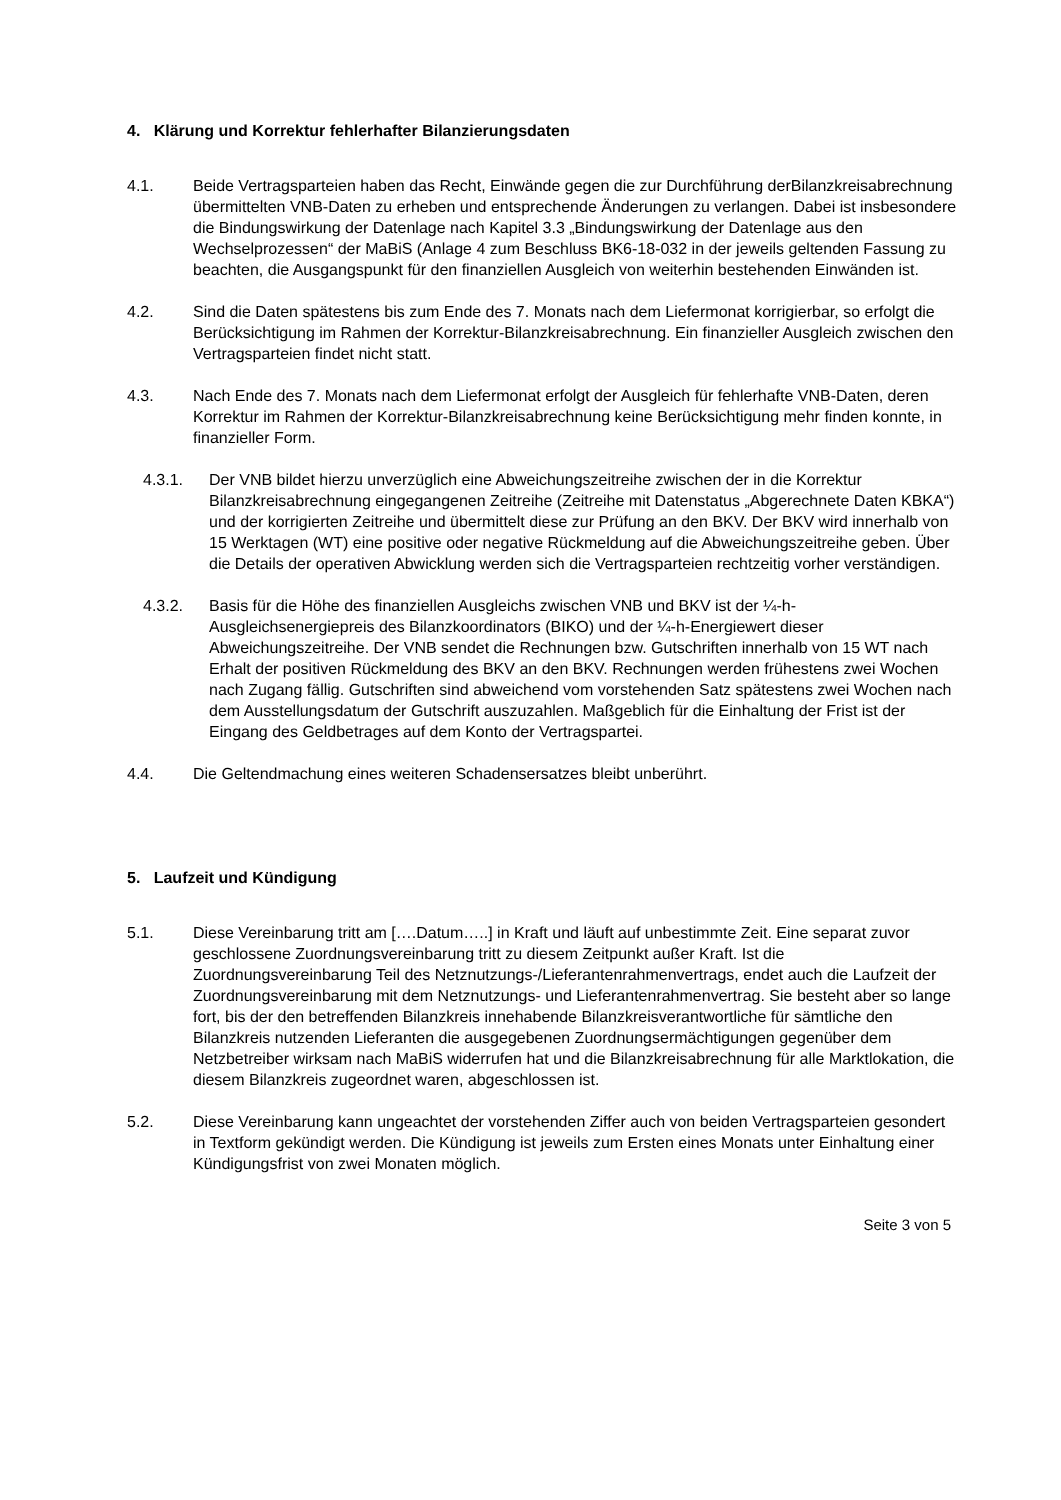4. Klärung und Korrektur fehlerhafter Bilanzierungsdaten
4.1. Beide Vertragsparteien haben das Recht, Einwände gegen die zur Durchführung derBilanzkreisabrechnung übermittelten VNB-Daten zu erheben und entsprechende Änderungen zu verlangen. Dabei ist insbesondere die Bindungswirkung der Datenlage nach Kapitel 3.3 „Bindungswirkung der Datenlage aus den Wechselprozessen“ der MaBiS (Anlage 4 zum Beschluss BK6-18-032 in der jeweils geltenden Fassung zu beachten, die Ausgangspunkt für den finanziellen Ausgleich von weiterhin bestehenden Einwänden ist.
4.2. Sind die Daten spätestens bis zum Ende des 7. Monats nach dem Liefermonat korrigierbar, so erfolgt die Berücksichtigung im Rahmen der Korrektur-Bilanzkreisabrechnung. Ein finanzieller Ausgleich zwischen den Vertragsparteien findet nicht statt.
4.3. Nach Ende des 7. Monats nach dem Liefermonat erfolgt der Ausgleich für fehlerhafte VNB-Daten, deren Korrektur im Rahmen der Korrektur-Bilanzkreisabrechnung keine Berücksichtigung mehr finden konnte, in finanzieller Form.
4.3.1. Der VNB bildet hierzu unverzüglich eine Abweichungszeitreihe zwischen der in die Korrektur Bilanzkreisabrechnung eingegangenen Zeitreihe (Zeitreihe mit Datenstatus „Abgerechnete Daten KBKA“) und der korrigierten Zeitreihe und übermittelt diese zur Prüfung an den BKV. Der BKV wird innerhalb von 15 Werktagen (WT) eine positive oder negative Rückmeldung auf die Abweichungszeitreihe geben. Über die Details der operativen Abwicklung werden sich die Vertragsparteien rechtzeitig vorher verständigen.
4.3.2. Basis für die Höhe des finanziellen Ausgleichs zwischen VNB und BKV ist der ¼-h-Ausgleichsenergiepreis des Bilanzkoordinators (BIKO) und der ¼-h-Energiewert dieser Abweichungszeitreihe. Der VNB sendet die Rechnungen bzw. Gutschriften innerhalb von 15 WT nach Erhalt der positiven Rückmeldung des BKV an den BKV. Rechnungen werden frühestens zwei Wochen nach Zugang fällig. Gutschriften sind abweichend vom vorstehenden Satz spätestens zwei Wochen nach dem Ausstellungsdatum der Gutschrift auszuzahlen. Maßgeblich für die Einhaltung der Frist ist der Eingang des Geldbetrages auf dem Konto der Vertragspartei.
4.4. Die Geltendmachung eines weiteren Schadensersatzes bleibt unberührt.
5. Laufzeit und Kündigung
5.1. Diese Vereinbarung tritt am [….Datum…..] in Kraft und läuft auf unbestimmte Zeit. Eine separat zuvor geschlossene Zuordnungsvereinbarung tritt zu diesem Zeitpunkt außer Kraft. Ist die Zuordnungsvereinbarung Teil des Netznutzungs-/Lieferantenrahmenvertrags, endet auch die Laufzeit der Zuordnungsvereinbarung mit dem Netznutzungs- und Lieferantenrahmenvertrag. Sie besteht aber so lange fort, bis der den betreffenden Bilanzkreis innehabende Bilanzkreisverantwortliche für sämtliche den Bilanzkreis nutzenden Lieferanten die ausgegebenen Zuordnungsermächtigungen gegenüber dem Netzbetreiber wirksam nach MaBiS widerrufen hat und die Bilanzkreisabrechnung für alle Marktlokation, die diesem Bilanzkreis zugeordnet waren, abgeschlossen ist.
5.2. Diese Vereinbarung kann ungeachtet der vorstehenden Ziffer auch von beiden Vertragsparteien gesondert in Textform gekündigt werden. Die Kündigung ist jeweils zum Ersten eines Monats unter Einhaltung einer Kündigungsfrist von zwei Monaten möglich.
Seite 3 von 5